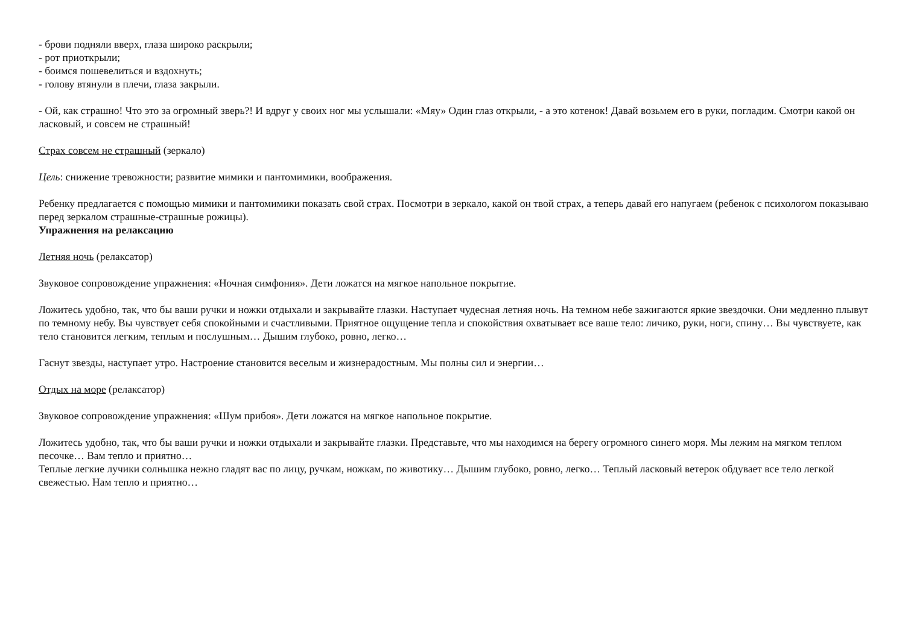- брови подняли вверх, глаза широко раскрыли;
- рот приоткрыли;
- боимся пошевелиться и вздохнуть;
- голову втянули в плечи, глаза закрыли.
- Ой, как страшно! Что это за огромный зверь?! И вдруг у своих ног мы услышали: «Мяу» Один глаз открыли, - а это котенок! Давай возьмем его в руки, погладим. Смотри какой он ласковый, и совсем не страшный!
Страх совсем не страшный (зеркало)
Цель: снижение тревожности; развитие мимики и пантомимики, воображения.
Ребенку предлагается с помощью мимики и пантомимики показать свой страх. Посмотри в зеркало, какой он твой страх, а теперь давай его напугаем (ребенок с психологом показываю перед зеркалом страшные-страшные рожицы).
Упражнения на релаксацию
Летняя ночь (релаксатор)
Звуковое сопровождение упражнения: «Ночная симфония». Дети ложатся на мягкое напольное покрытие.
Ложитесь удобно, так, что бы ваши ручки и ножки отдыхали и закрывайте глазки. Наступает чудесная летняя ночь. На темном небе зажигаются яркие звездочки. Они медленно плывут по темному небу. Вы чувствует себя спокойными и счастливыми. Приятное ощущение тепла и спокойствия охватывает все ваше тело: личико, руки, ноги, спину… Вы чувствуете, как тело становится легким, теплым и послушным… Дышим глубоко, ровно, легко…
Гаснут звезды, наступает утро. Настроение становится веселым и жизнерадостным. Мы полны сил и энергии…
Отдых на море (релаксатор)
Звуковое сопровождение упражнения: «Шум прибоя». Дети ложатся на мягкое напольное покрытие.
Ложитесь удобно, так, что бы ваши ручки и ножки отдыхали и закрывайте глазки. Представьте, что мы находимся на берегу огромного синего моря. Мы лежим на мягком теплом песочке… Вам тепло и приятно…
Теплые легкие лучики солнышка нежно гладят вас по лицу, ручкам, ножкам, по животику… Дышим глубоко, ровно, легко… Теплый ласковый ветерок обдувает все тело легкой свежестью. Нам тепло и приятно…